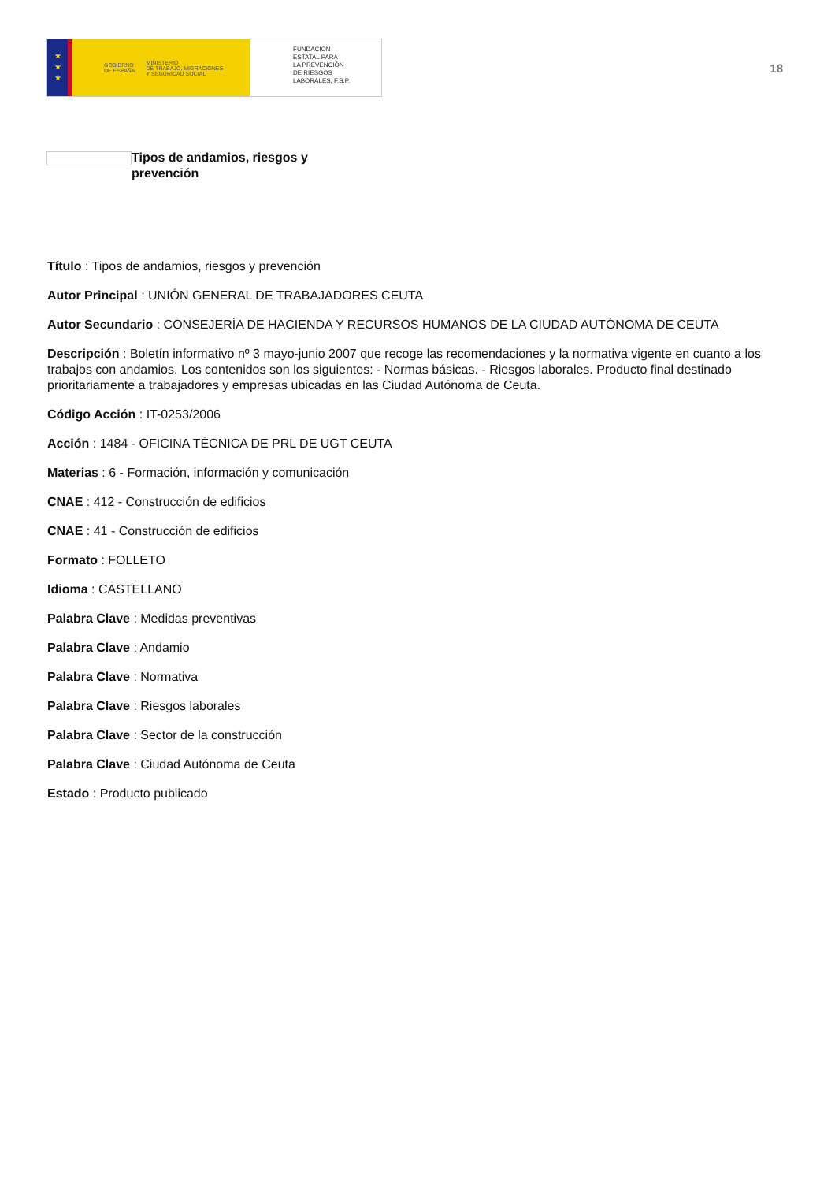★
★
★
GOBIERNO
DE ESPAÑA MINISTERIO
DE TRABAJO, MIGRACIONES
Y SEGURIDAD SOCIAL
FUNDACIÓN
ESTATAL PARA
LA PREVENCIÓN
DE RIESGOS
LABORALES, F.S.P.
18
Tipos de andamios, riesgos y prevención
Título : Tipos de andamios, riesgos y prevención
Autor Principal : UNIÓN GENERAL DE TRABAJADORES CEUTA
Autor Secundario : CONSEJERÍA DE HACIENDA Y RECURSOS HUMANOS DE LA CIUDAD AUTÓNOMA DE CEUTA
Descripción : Boletín informativo nº 3 mayo-junio 2007 que recoge las recomendaciones y la normativa vigente en cuanto a los trabajos con andamios. Los contenidos son los siguientes: - Normas básicas. - Riesgos laborales. Producto final destinado prioritariamente a trabajadores y empresas ubicadas en las Ciudad Autónoma de Ceuta.
Código Acción : IT-0253/2006
Acción : 1484 - OFICINA TÉCNICA DE PRL DE UGT CEUTA
Materias : 6 - Formación, información y comunicación
CNAE : 412 - Construcción de edificios
CNAE : 41 - Construcción de edificios
Formato : FOLLETO
Idioma : CASTELLANO
Palabra Clave : Medidas preventivas
Palabra Clave : Andamio
Palabra Clave : Normativa
Palabra Clave : Riesgos laborales
Palabra Clave : Sector de la construcción
Palabra Clave : Ciudad Autónoma de Ceuta
Estado : Producto publicado